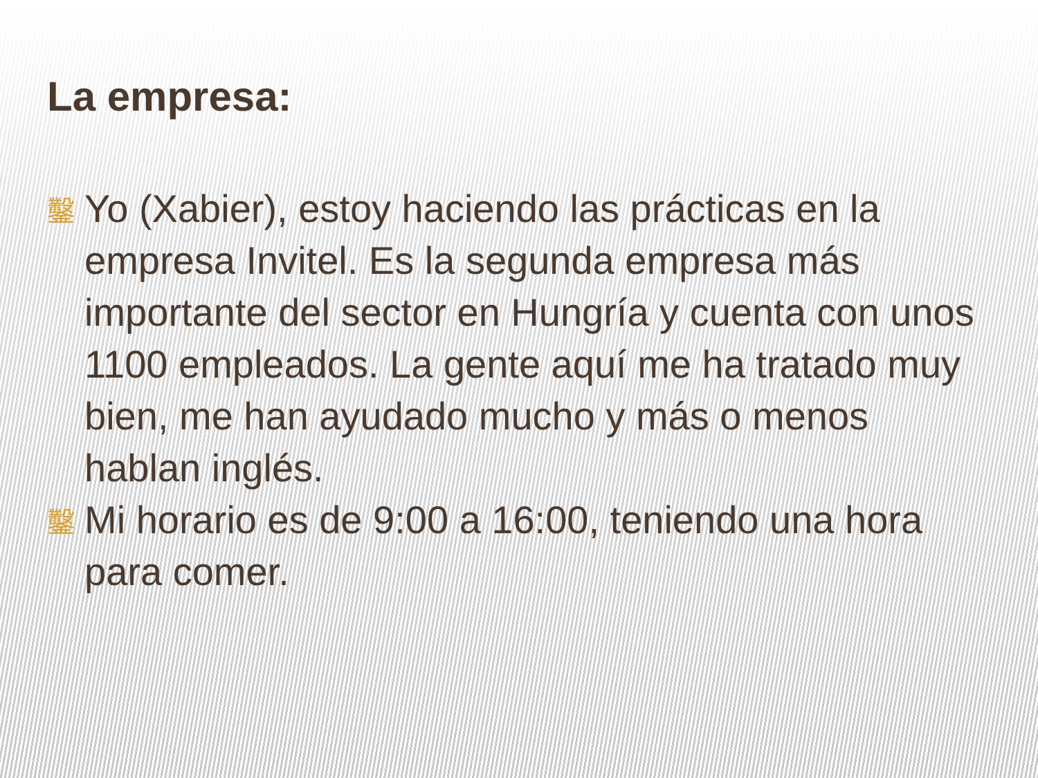La empresa:
鑿 Yo (Xabier), estoy haciendo las prácticas en la empresa Invitel. Es la segunda empresa más importante del sector en Hungría y cuenta con unos 1100 empleados. La gente aquí me ha tratado muy bien, me han ayudado mucho y más o menos hablan inglés.
鑿 Mi horario es de 9:00 a 16:00, teniendo una hora para comer.